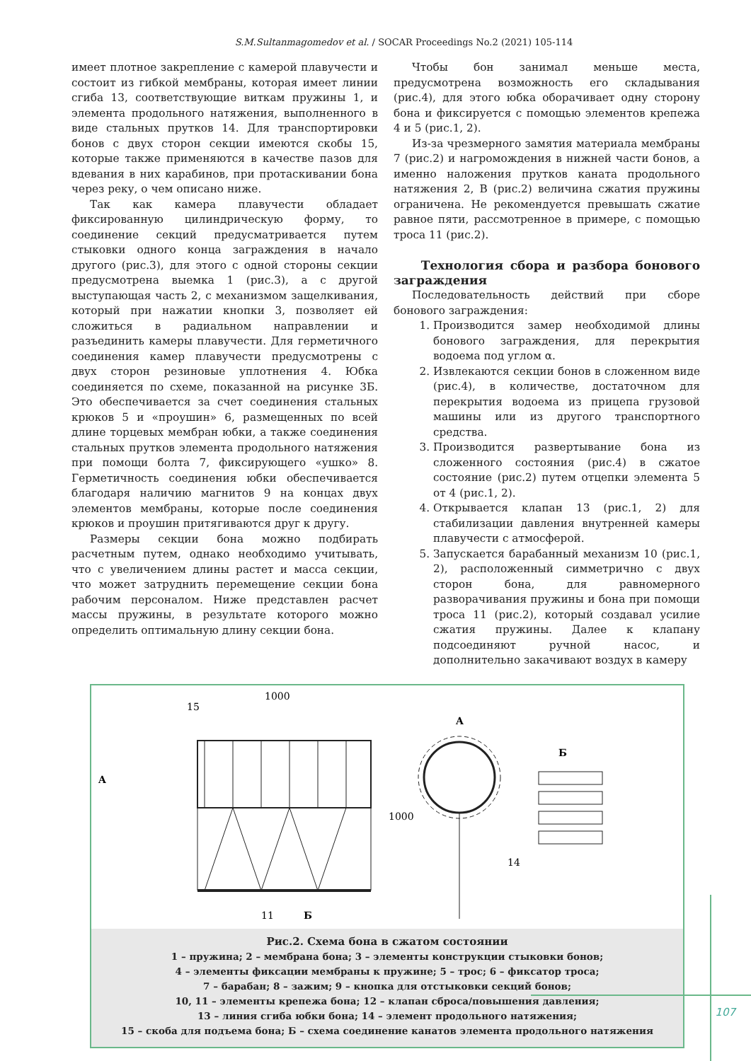S.M.Sultanmagomedov et al. / SOCAR Proceedings No.2 (2021) 105-114
имеет плотное закрепление с камерой плавучести и состоит из гибкой мембраны, которая имеет линии сгиба 13, соответствующие виткам пружины 1, и элемента продольного натяжения, выполненного в виде стальных прутков 14. Для транспортировки бонов с двух сторон секции имеются скобы 15, которые также применяются в качестве пазов для вдевания в них карабинов, при протаскивании бона через реку, о чем описано ниже.
Так как камера плавучести обладает фиксированную цилиндрическую форму, то соединение секций предусматривается путем стыковки одного конца заграждения в начало другого (рис.3), для этого с одной стороны секции предусмотрена выемка 1 (рис.3), а с другой выступающая часть 2, с механизмом защелкивания, который при нажатии кнопки 3, позволяет ей сложиться в радиальном направлении и разъединить камеры плавучести. Для герметичного соединения камер плавучести предусмотрены с двух сторон резиновые уплотнения 4. Юбка соединяется по схеме, показанной на рисунке 3Б. Это обеспечивается за счет соединения стальных крюков 5 и «проушин» 6, размещенных по всей длине торцевых мембран юбки, а также соединения стальных прутков элемента продольного натяжения при помощи болта 7, фиксирующего «ушко» 8. Герметичность соединения юбки обеспечивается благодаря наличию магнитов 9 на концах двух элементов мембраны, которые после соединения крюков и проушин притягиваются друг к другу.
Размеры секции бона можно подбирать расчетным путем, однако необходимо учитывать, что с увеличением длины растет и масса секции, что может затруднить перемещение секции бона рабочим персоналом. Ниже представлен расчет массы пружины, в результате которого можно определить оптимальную длину секции бона.
Чтобы бон занимал меньше места, предусмотрена возможность его складывания (рис.4), для этого юбка оборачивает одну сторону бона и фиксируется с помощью элементов крепежа 4 и 5 (рис.1, 2).
Из-за чрезмерного замятия материала мембраны 7 (рис.2) и нагромождения в нижней части бонов, а именно наложения прутков каната продольного натяжения 2, В (рис.2) величина сжатия пружины ограничена. Не рекомендуется превышать сжатие равное пяти, рассмотренное в примере, с помощью троса 11 (рис.2).
Технология сбора и разбора бонового заграждения
Последовательность действий при сборе бонового заграждения:
1. Производится замер необходимой длины бонового заграждения, для перекрытия водоема под углом α.
2. Извлекаются секции бонов в сложенном виде (рис.4), в количестве, достаточном для перекрытия водоема из прицепа грузовой машины или из другого транспортного средства.
3. Производится развертывание бона из сложенного состояния (рис.4) в сжатое состояние (рис.2) путем отцепки элемента 5 от 4 (рис.1, 2).
4. Открывается клапан 13 (рис.1, 2) для стабилизации давления внутренней камеры плавучести с атмосферой.
5. Запускается барабанный механизм 10 (рис.1, 2), расположенный симметрично с двух сторон бона, для равномерного разворачивания пружины и бона при помощи троса 11 (рис.2), который создавал усилие сжатия пружины. Далее к клапану подсоединяют ручной насос, и дополнительно закачивают воздух в камеру
1000
15
A
A
14
Б
11
Б
1000
Рис.2. Схема бона в сжатом состоянии
1 – пружина; 2 – мембрана бона; 3 – элементы конструкции стыковки бонов;
4 – элементы фиксации мембраны к пружине; 5 – трос; 6 – фиксатор троса;
7 – барабан; 8 – зажим; 9 – кнопка для отстыковки секций бонов;
10, 11 – элементы крепежа бона; 12 – клапан сброса/повышения давления;
13 – линия сгиба юбки бона; 14 – элемент продольного натяжения;
15 – скоба для подъема бона; Б – схема соединение канатов элемента продольного натяжения
107